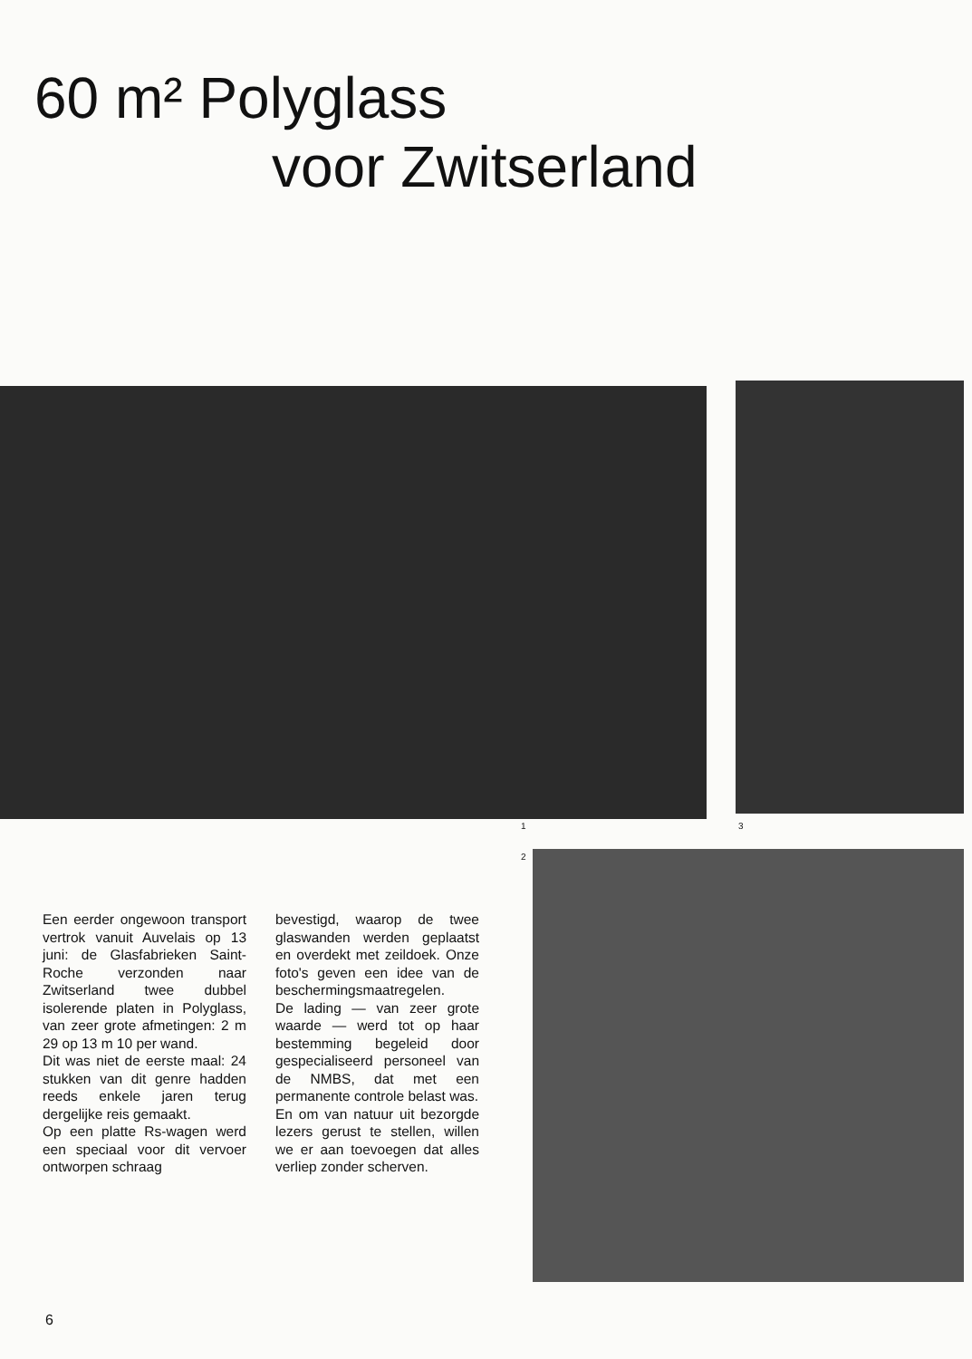60 m² Polyglass
voor Zwitserland
1 3
2
Een eerder ongewoon transport vertrok vanuit Auvelais op 13 juni: de Glasfabrieken Saint-Roche verzonden naar Zwitserland twee dubbel isolerende platen in Polyglass, van zeer grote afmetingen: 2 m 29 op 13 m 10 per wand.
Dit was niet de eerste maal: 24 stukken van dit genre hadden reeds enkele jaren terug dergelijke reis gemaakt.
Op een platte Rs-wagen werd een speciaal voor dit vervoer ontworpen schraag
bevestigd, waarop de twee glaswanden werden geplaatst en overdekt met zeildoek. Onze foto's geven een idee van de beschermingsmaatregelen.
De lading — van zeer grote waarde — werd tot op haar bestemming begeleid door gespecialiseerd personeel van de NMBS, dat met een permanente controle belast was.
En om van natuur uit bezorgde lezers gerust te stellen, willen we er aan toevoegen dat alles verliep zonder scherven.
6